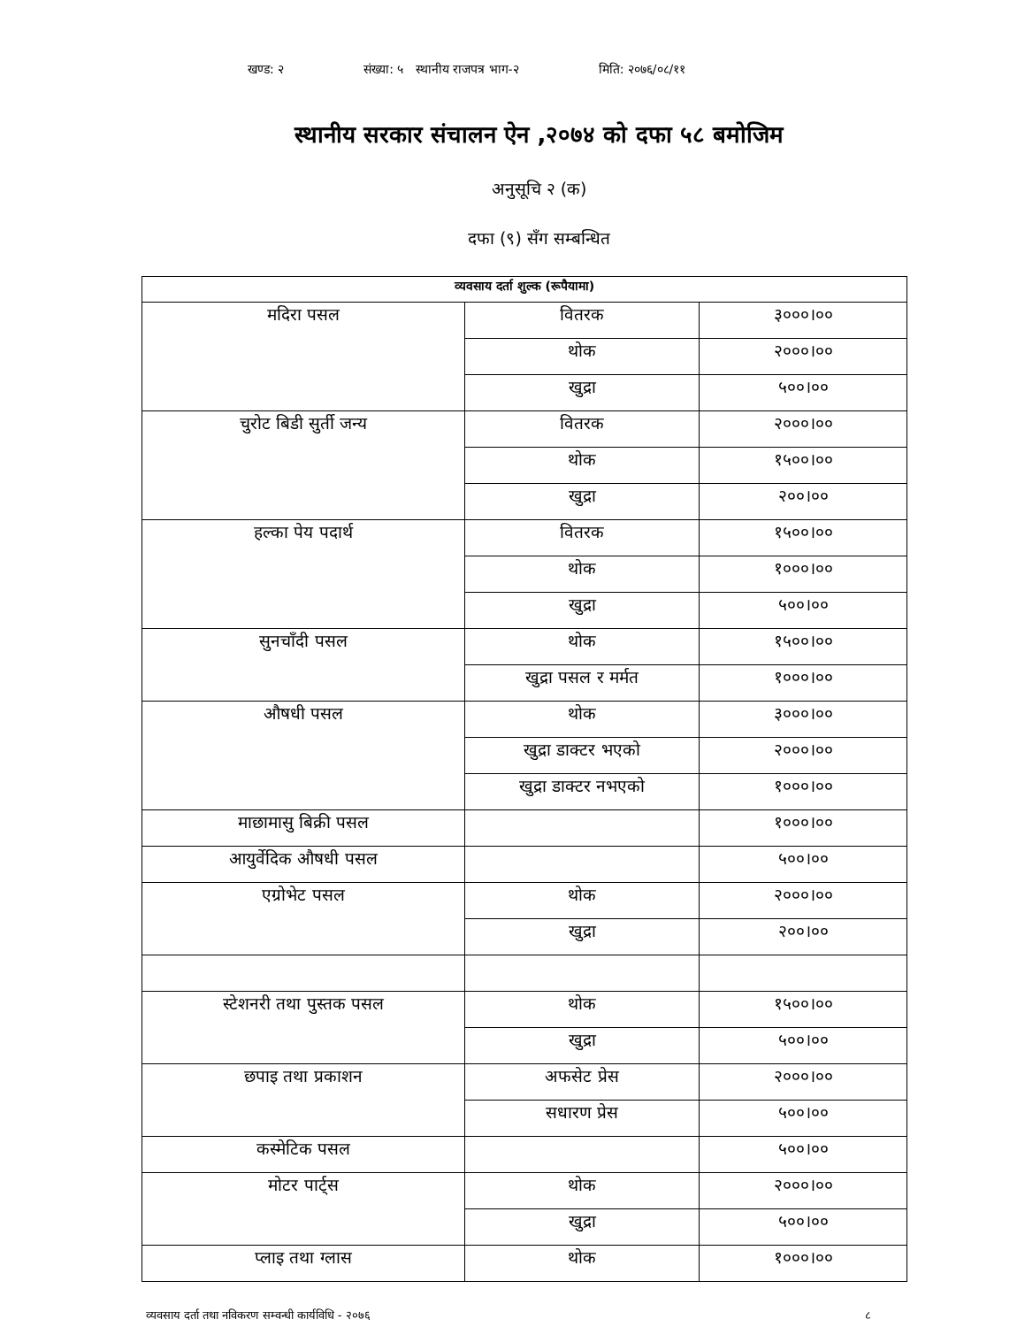खण्ड: २ संख्या: ५ स्थानीय राजपत्र भाग-२ मिति: २०७६/०८/११
स्थानीय सरकार संचालन ऐन ,२०७४ को दफा ५८ बमोजिम
अनुसूचि २ (क)
दफा (९) सँग सम्बन्धित
| व्यवसाय दर्ता शुल्क (रूपैयामा) | | |
| --- | --- | --- |
| मदिरा पसल | वितरक | ३०००।०० |
| | थोक | २०००।०० |
| | खुद्रा | ५००।०० |
| चुरोट बिडी सुर्ती जन्य | वितरक | २०००।०० |
| | थोक | १५००।०० |
| | खुद्रा | २००।०० |
| हल्का पेय पदार्थ | वितरक | १५००।०० |
| | थोक | १०००।०० |
| | खुद्रा | ५००।०० |
| सुनचाँदी पसल | थोक | १५००।०० |
| | खुद्रा पसल र मर्मत | १०००।०० |
| औषधी पसल | थोक | ३०००।०० |
| | खुद्रा डाक्टर भएको | २०००।०० |
| | खुद्रा डाक्टर नभएको | १०००।०० |
| माछामासु बिक्री पसल | | १०००।०० |
| आयुर्वेदिक औषधी पसल | | ५००।०० |
| एग्रोभेट पसल | थोक | २०००।०० |
| | खुद्रा | २००।०० |
| स्टेशनरी तथा पुस्तक पसल | थोक | १५००।०० |
| | खुद्रा | ५००।०० |
| छपाइ तथा प्रकाशन | अफसेट प्रेस | २०००।०० |
| | सधारण प्रेस | ५००।०० |
| कस्मेटिक पसल | | ५००।०० |
| मोटर पार्ट्स | थोक | २०००।०० |
| | खुद्रा | ५००।०० |
| प्लाइ तथा ग्लास | थोक | १०००।०० |
व्यवसाय दर्ता तथा नविकरण सम्वन्धी कार्यविधि - २०७६ ८